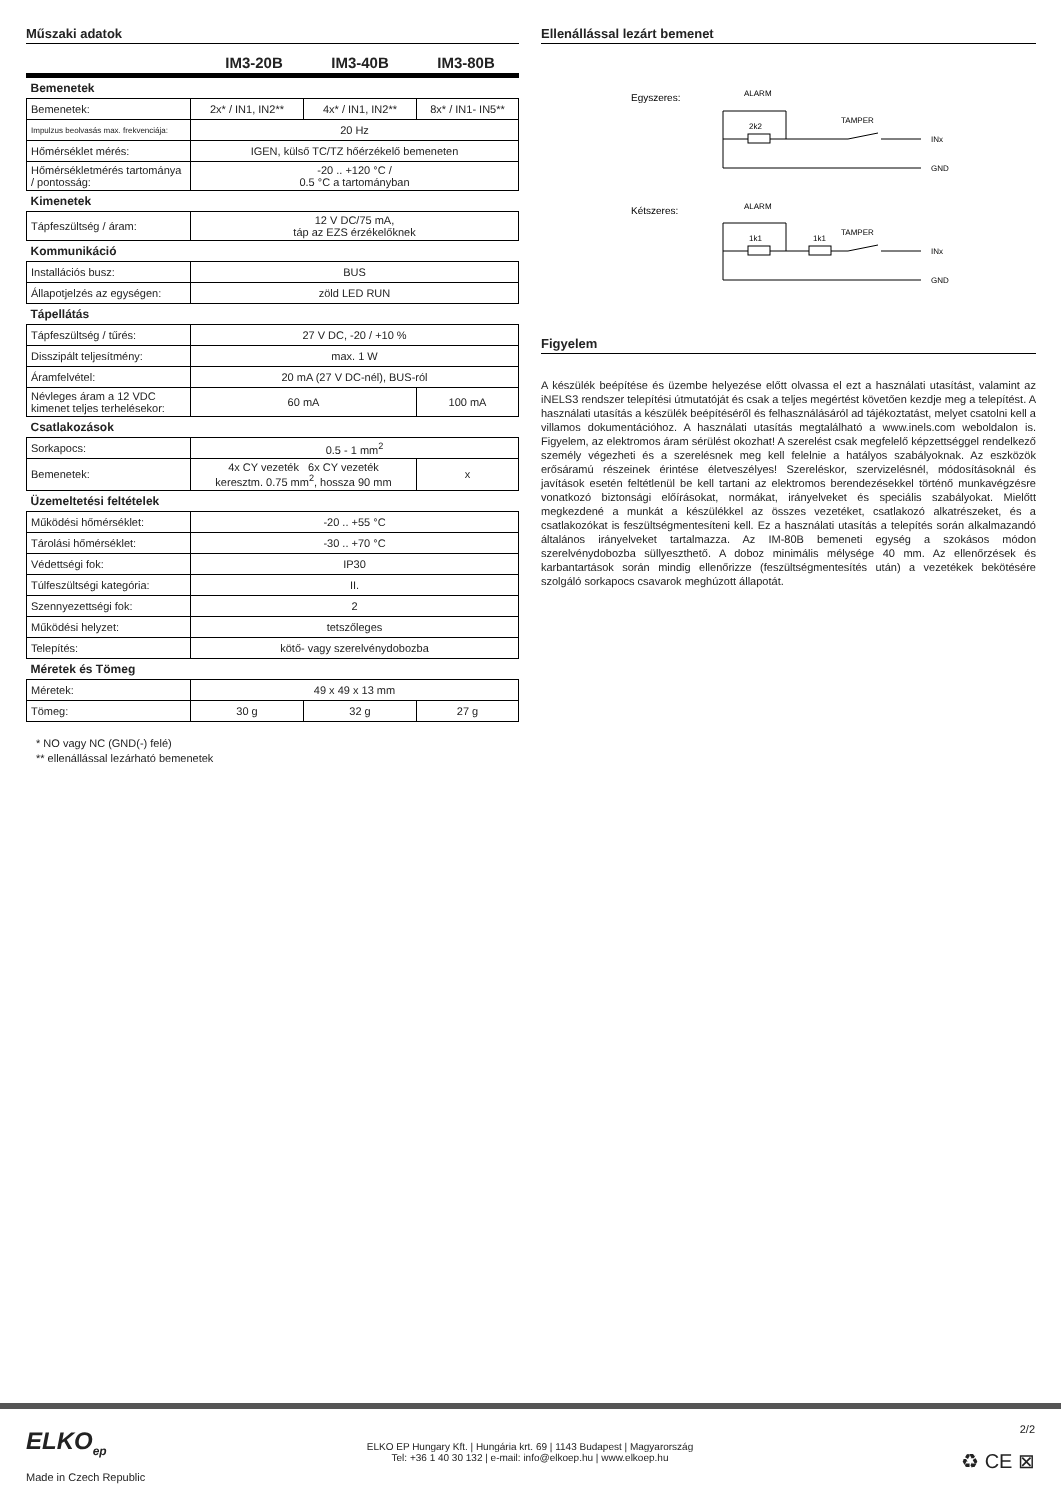Műszaki adatok
IM3-20B IM3-40B IM3-80B
| Bemenetek | | | |
| Bemenetek: | 2x* / IN1, IN2** | 4x* / IN1, IN2** | 8x* / IN1- IN5** |
| Impulzus beolvasás max. frekvenciája: | 20 Hz | | |
| Hőmérséklet mérés: | IGEN, külső TC/TZ hőérzékelő bemeneten | | |
| Hőmérsékletmérés tartománya / pontosság: | -20 .. +120 °C / 0.5 °C a tartományban | | |
| Kimenetek | | | |
| Tápfeszültség / áram: | 12 V DC/75 mA, táp az EZS érzékelőknek | | |
| Kommunikáció | | | |
| Installációs busz: | BUS | | |
| Állapotjelzés az egységen: | zöld LED RUN | | |
| Tápellátás | | | |
| Tápfeszültség / tűrés: | 27 V DC, -20 / +10 % | | |
| Disszipált teljesítmény: | max. 1 W | | |
| Áramfelvétel: | 20 mA (27 V DC-nél), BUS-ról | | |
| Névleges áram a 12 VDC kimenet teljes terhelésekor: | 60 mA | | 100 mA |
| Csatlakozások | | | |
| Sorkapocs: | 0.5 - 1 mm<sup>2</sup> | | |
| Bemenetek: | 4x CY vezeték 6x CY vezeték keresztm. 0.75 mm<sup>2</sup>, hossza 90 mm | | x |
| Üzemeltetési feltételek | | | |
| Működési hőmérséklet: | -20 .. +55 °C | | |
| Tárolási hőmérséklet: | -30 .. +70 °C | | |
| Védettségi fok: | IP30 | | |
| Túlfeszültségi kategória: | II. | | |
| Szennyezettségi fok: | 2 | | |
| Működési helyzet: | tetszőleges | | |
| Telepítés: | kötő- vagy szerelvénydobozba | | |
| Méretek és Tömeg | | | |
| Méretek: | 49 x 49 x 13 mm | | |
| Tömeg: | 30 g | 32 g | 27 g |
* NO vagy NC (GND(-) felé)
** ellenállással lezárható bemenetek
Ellenállással lezárt bemenet
Egyszeres:
ALARM
TAMPER
2k2
INx
GND
Kétszeres:
ALARM
TAMPER
1k1
1k1
INx
GND
Figyelem
A készülék beépítése és üzembe helyezése előtt olvassa el ezt a használati utasítást, valamint az iNELS3 rendszer telepítési útmutatóját és csak a teljes megértést követően kezdje meg a telepítést. A használati utasítás a készülék beépítéséről és felhasználásáról ad tájékoztatást, melyet csatolni kell a villamos dokumentációhoz. A használati utasítás megtalálható a www.inels.com weboldalon is. Figyelem, az elektromos áram sérülést okozhat! A szerelést csak megfelelő képzettséggel rendelkező személy végezheti és a szerelésnek meg kell felelnie a hatályos szabályoknak. Az eszközök erősáramú részeinek érintése életveszélyes! Szereléskor, szervizelésnél, módosításoknál és javítások esetén feltétlenül be kell tartani az elektromos berendezésekkel történő munkavégzésre vonatkozó biztonsági előírásokat, normákat, irányelveket és speciális szabályokat. Mielőtt megkezdené a munkát a készülékkel az összes vezetéket, csatlakozó alkatrészeket, és a csatlakozókat is feszültségmentesíteni kell. Ez a használati utasítás a telepítés során alkalmazandó általános irányelveket tartalmazza. Az IM-80B bemeneti egység a szokásos módon szerelvénydobozba süllyeszthető. A doboz minimális mélysége 40 mm. Az ellenőrzések és karbantartások során mindig ellenőrizze (feszültségmentesítés után) a vezetékek bekötésére szolgáló sorkapocs csavarok meghúzott állapotát.
ELKO<sub>ep</sub>
Made in Czech Republic
ELKO EP Hungary Kft. | Hungária krt. 69 | 1143 Budapest | Magyarország
Tel: +36 1 40 30 132 | e-mail: info@elkoep.hu | www.elkoep.hu
2/2
♻ CE ⊠